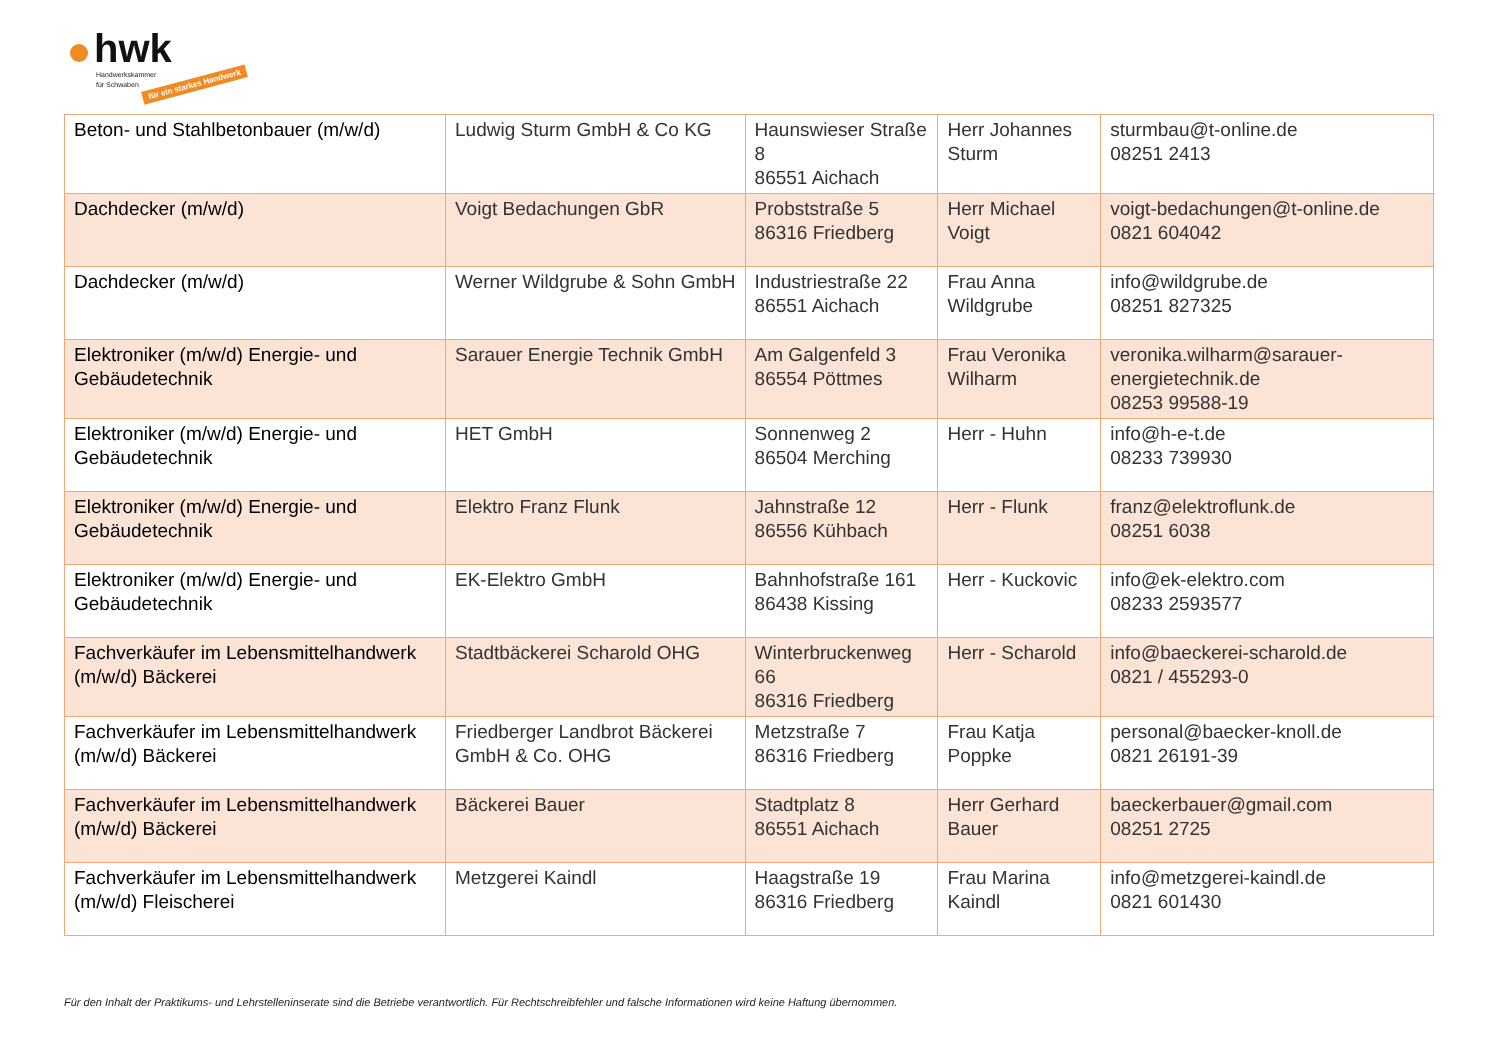hwk
Handwerkskammer
für Schwaben für ein starkes Handwerk
| Beton- und Stahlbetonbauer (m/w/d) | Ludwig Sturm GmbH & Co KG | Haunswieser Straße 8 86551 Aichach | Herr Johannes Sturm | sturmbau@t-online.de 08251 2413 |
| Dachdecker (m/w/d) | Voigt Bedachungen GbR | Probststraße 5 86316 Friedberg | Herr Michael Voigt | voigt-bedachungen@t-online.de 0821 604042 |
| Dachdecker (m/w/d) | Werner Wildgrube & Sohn GmbH | Industriestraße 22 86551 Aichach | Frau Anna Wildgrube | info@wildgrube.de 08251 827325 |
| Elektroniker (m/w/d) Energie- und Gebäudetechnik | Sarauer Energie Technik GmbH | Am Galgenfeld 3 86554 Pöttmes | Frau Veronika Wilharm | veronika.wilharm@sarauer-energietechnik.de 08253 99588-19 |
| Elektroniker (m/w/d) Energie- und Gebäudetechnik | HET GmbH | Sonnenweg 2 86504 Merching | Herr - Huhn | info@h-e-t.de 08233 739930 |
| Elektroniker (m/w/d) Energie- und Gebäudetechnik | Elektro Franz Flunk | Jahnstraße 12 86556 Kühbach | Herr - Flunk | franz@elektroflunk.de 08251 6038 |
| Elektroniker (m/w/d) Energie- und Gebäudetechnik | EK-Elektro GmbH | Bahnhofstraße 161 86438 Kissing | Herr - Kuckovic | info@ek-elektro.com 08233 2593577 |
| Fachverkäufer im Lebensmittelhandwerk (m/w/d) Bäckerei | Stadtbäckerei Scharold OHG | Winterbruckenweg 66 86316 Friedberg | Herr - Scharold | info@baeckerei-scharold.de 0821 / 455293-0 |
| Fachverkäufer im Lebensmittelhandwerk (m/w/d) Bäckerei | Friedberger Landbrot Bäckerei GmbH & Co. OHG | Metzstraße 7 86316 Friedberg | Frau Katja Poppke | personal@baecker-knoll.de 0821 26191-39 |
| Fachverkäufer im Lebensmittelhandwerk (m/w/d) Bäckerei | Bäckerei Bauer | Stadtplatz 8 86551 Aichach | Herr Gerhard Bauer | baeckerbauer@gmail.com 08251 2725 |
| Fachverkäufer im Lebensmittelhandwerk (m/w/d) Fleischerei | Metzgerei Kaindl | Haagstraße 19 86316 Friedberg | Frau Marina Kaindl | info@metzgerei-kaindl.de 0821 601430 |
Für den Inhalt der Praktikums- und Lehrstelleninserate sind die Betriebe verantwortlich. Für Rechtschreibfehler und falsche Informationen wird keine Haftung übernommen.